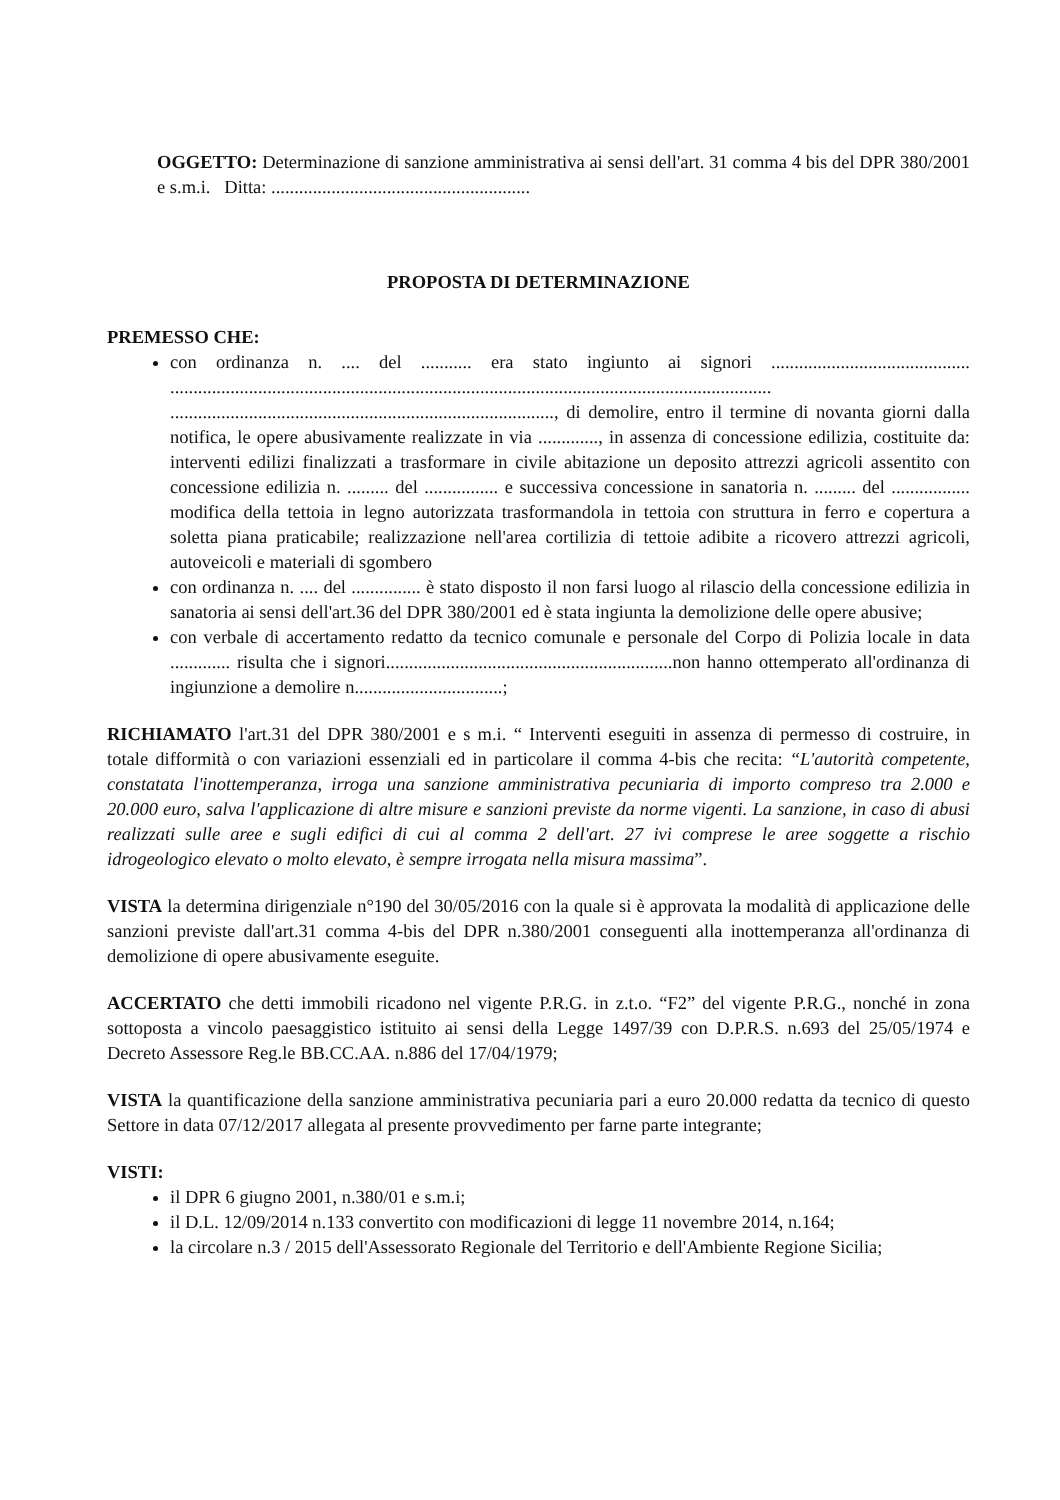OGGETTO: Determinazione di sanzione amministrativa ai sensi dell'art. 31 comma 4 bis del DPR 380/2001 e s.m.i. Ditta: ........................................................
PROPOSTA DI DETERMINAZIONE
PREMESSO CHE:
con ordinanza n. .... del ........... era stato ingiunto ai signori ........................................... .................................................................................................................................. ..................................................................................., di demolire, entro il termine di novanta giorni dalla notifica, le opere abusivamente realizzate in via ............., in assenza di concessione edilizia, costituite da: interventi edilizi finalizzati a trasformare in civile abitazione un deposito attrezzi agricoli assentito con concessione edilizia n. ......... del ................ e successiva concessione in sanatoria n. ......... del ................. modifica della tettoia in legno autorizzata trasformandola in tettoia con struttura in ferro e copertura a soletta piana praticabile; realizzazione nell'area cortilizia di tettoie adibite a ricovero attrezzi agricoli, autoveicoli e materiali di sgombero
con ordinanza n. .... del ............... è stato disposto il non farsi luogo al rilascio della concessione edilizia in sanatoria ai sensi dell'art.36 del DPR 380/2001 ed è stata ingiunta la demolizione delle opere abusive;
con verbale di accertamento redatto da tecnico comunale e personale del Corpo di Polizia locale in data ............. risulta che i signori..............................................................non hanno ottemperato all'ordinanza di ingiunzione a demolire n................................;
RICHIAMATO l'art.31 del DPR 380/2001 e s m.i. “ Interventi eseguiti in assenza di permesso di costruire, in totale difformità o con variazioni essenziali ed in particolare il comma 4-bis che recita: “L'autorità competente, constatata l'inottemperanza, irroga una sanzione amministrativa pecuniaria di importo compreso tra 2.000 e 20.000 euro, salva l'applicazione di altre misure e sanzioni previste da norme vigenti. La sanzione, in caso di abusi realizzati sulle aree e sugli edifici di cui al comma 2 dell'art. 27 ivi comprese le aree soggette a rischio idrogeologico elevato o molto elevato, è sempre irrogata nella misura massima”.
VISTA la determina dirigenziale n°190 del 30/05/2016 con la quale si è approvata la modalità di applicazione delle sanzioni previste dall'art.31 comma 4-bis del DPR n.380/2001 conseguenti alla inottemperanza all'ordinanza di demolizione di opere abusivamente eseguite.
ACCERTATO che detti immobili ricadono nel vigente P.R.G. in z.t.o. “F2” del vigente P.R.G., nonché in zona sottoposta a vincolo paesaggistico istituito ai sensi della Legge 1497/39 con D.P.R.S. n.693 del 25/05/1974 e Decreto Assessore Reg.le BB.CC.AA. n.886 del 17/04/1979;
VISTA la quantificazione della sanzione amministrativa pecuniaria pari a euro 20.000 redatta da tecnico di questo Settore in data 07/12/2017 allegata al presente provvedimento per farne parte integrante;
VISTI:
il DPR 6 giugno 2001, n.380/01 e s.m.i;
il D.L. 12/09/2014 n.133 convertito con modificazioni di legge 11 novembre 2014, n.164;
la circolare n.3 / 2015 dell'Assessorato Regionale del Territorio e dell'Ambiente Regione Sicilia;